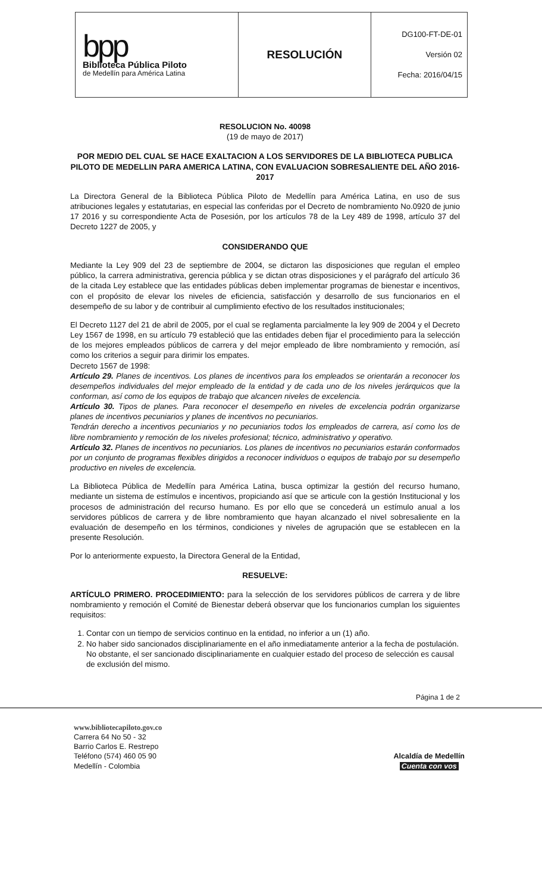| bpp Biblioteca Pública Piloto de Medellín para América Latina | RESOLUCIÓN | DG100-FT-DE-01 Versión 02 Fecha: 2016/04/15 |
RESOLUCION No. 40098
(19 de mayo de 2017)
POR MEDIO DEL CUAL SE HACE EXALTACION A LOS SERVIDORES DE LA BIBLIOTECA PUBLICA PILOTO DE MEDELLIN PARA AMERICA LATINA, CON EVALUACION SOBRESALIENTE DEL AÑO 2016-2017
La Directora General de la Biblioteca Pública Piloto de Medellín para América Latina, en uso de sus atribuciones legales y estatutarias, en especial las conferidas por el Decreto de nombramiento No.0920 de junio 17 2016 y su correspondiente Acta de Posesión, por los artículos 78 de la Ley 489 de 1998, artículo 37 del Decreto 1227 de 2005, y
CONSIDERANDO QUE
Mediante la Ley 909 del 23 de septiembre de 2004, se dictaron las disposiciones que regulan el empleo público, la carrera administrativa, gerencia pública y se dictan otras disposiciones y el parágrafo del artículo 36 de la citada Ley establece que las entidades públicas deben implementar programas de bienestar e incentivos, con el propósito de elevar los niveles de eficiencia, satisfacción y desarrollo de sus funcionarios en el desempeño de su labor y de contribuir al cumplimiento efectivo de los resultados institucionales;
El Decreto 1127 del 21 de abril de 2005, por el cual se reglamenta parcialmente la ley 909 de 2004 y el Decreto Ley 1567 de 1998, en su artículo 79 estableció que las entidades deben fijar el procedimiento para la selección de los mejores empleados públicos de carrera y del mejor empleado de libre nombramiento y remoción, así como los criterios a seguir para dirimir los empates.
Decreto 1567 de 1998:
Artículo 29. Planes de incentivos. Los planes de incentivos para los empleados se orientarán a reconocer los desempeños individuales del mejor empleado de la entidad y de cada uno de los niveles jerárquicos que la conforman, así como de los equipos de trabajo que alcancen niveles de excelencia.
Artículo 30. Tipos de planes. Para reconocer el desempeño en niveles de excelencia podrán organizarse planes de incentivos pecuniarios y planes de incentivos no pecuniarios.
Tendrán derecho a incentivos pecuniarios y no pecuniarios todos los empleados de carrera, así como los de libre nombramiento y remoción de los niveles profesional; técnico, administrativo y operativo.
Artículo 32. Planes de incentivos no pecuniarios. Los planes de incentivos no pecuniarios estarán conformados por un conjunto de programas flexibles dirigidos a reconocer individuos o equipos de trabajo por su desempeño productivo en niveles de excelencia.
La Biblioteca Pública de Medellín para América Latina, busca optimizar la gestión del recurso humano, mediante un sistema de estímulos e incentivos, propiciando así que se articule con la gestión Institucional y los procesos de administración del recurso humano. Es por ello que se concederá un estímulo anual a los servidores públicos de carrera y de libre nombramiento que hayan alcanzado el nivel sobresaliente en la evaluación de desempeño en los términos, condiciones y niveles de agrupación que se establecen en la presente Resolución.
Por lo anteriormente expuesto, la Directora General de la Entidad,
RESUELVE:
ARTÍCULO PRIMERO. PROCEDIMIENTO: para la selección de los servidores públicos de carrera y de libre nombramiento y remoción el Comité de Bienestar deberá observar que los funcionarios cumplan los siguientes requisitos:
1. Contar con un tiempo de servicios continuo en la entidad, no inferior a un (1) año.
2. No haber sido sancionados disciplinariamente en el año inmediatamente anterior a la fecha de postulación. No obstante, el ser sancionado disciplinariamente en cualquier estado del proceso de selección es causal de exclusión del mismo.
Página 1 de 2
www.bibliotecapiloto.gov.co
Carrera 64 No 50 - 32
Barrio Carlos E. Restrepo
Teléfono (574) 460 05 90
Medellín - Colombia
Alcaldía de Medellín
Cuenta con vos